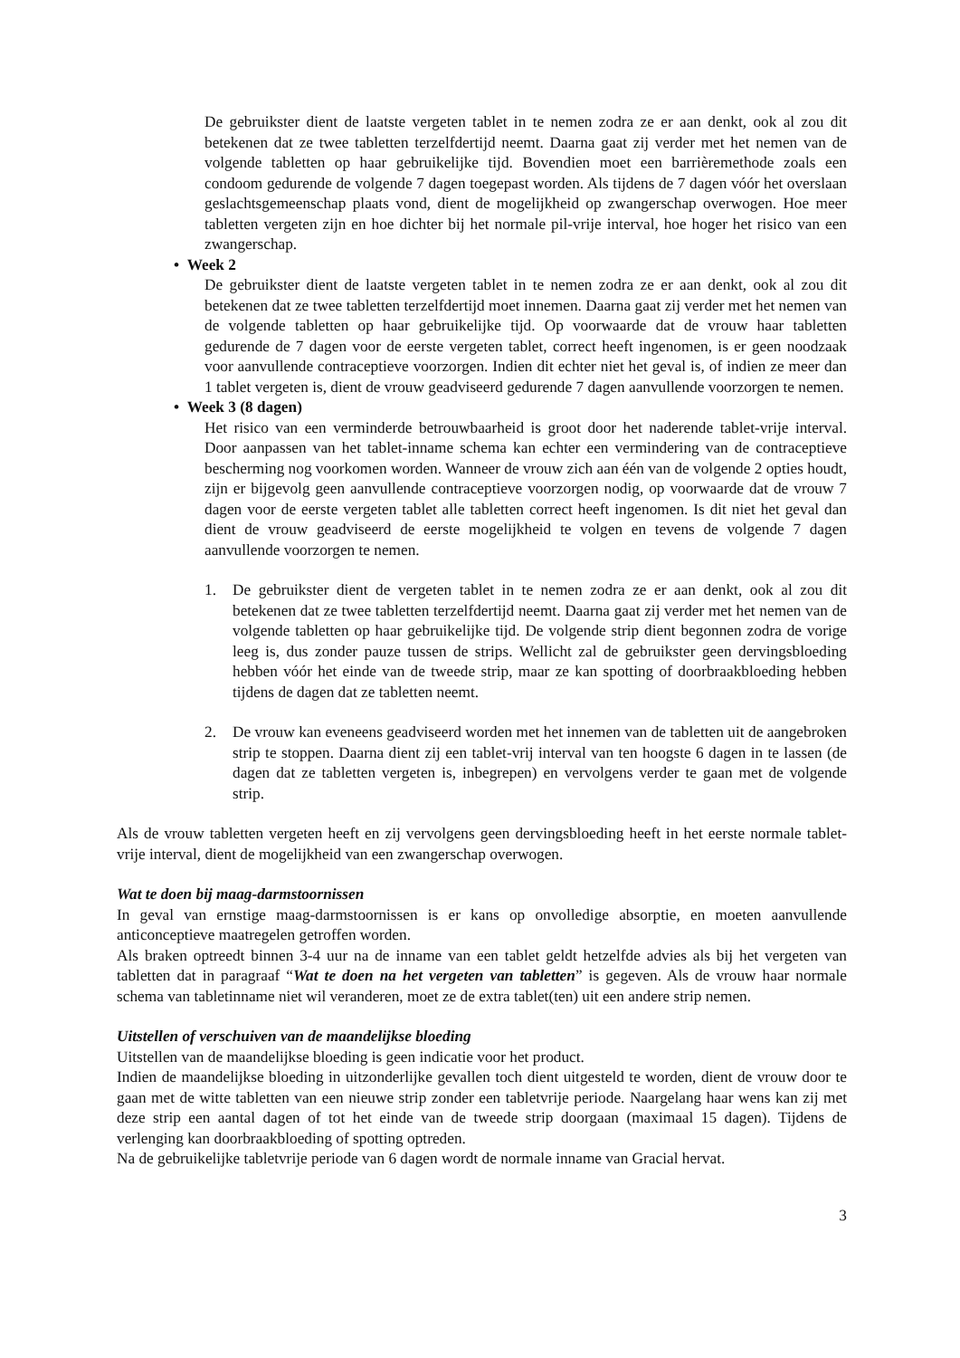De gebruikster dient de laatste vergeten tablet in te nemen zodra ze er aan denkt, ook al zou dit betekenen dat ze twee tabletten terzelfdertijd neemt. Daarna gaat zij verder met het nemen van de volgende tabletten op haar gebruikelijke tijd. Bovendien moet een barrièremethode zoals een condoom gedurende de volgende 7 dagen toegepast worden. Als tijdens de 7 dagen vóór het overslaan geslachtsgemeenschap plaats vond, dient de mogelijkheid op zwangerschap overwogen. Hoe meer tabletten vergeten zijn en hoe dichter bij het normale pil-vrije interval, hoe hoger het risico van een zwangerschap.
• Week 2
De gebruikster dient de laatste vergeten tablet in te nemen zodra ze er aan denkt, ook al zou dit betekenen dat ze twee tabletten terzelfdertijd moet innemen. Daarna gaat zij verder met het nemen van de volgende tabletten op haar gebruikelijke tijd. Op voorwaarde dat de vrouw haar tabletten gedurende de 7 dagen voor de eerste vergeten tablet, correct heeft ingenomen, is er geen noodzaak voor aanvullende contraceptieve voorzorgen. Indien dit echter niet het geval is, of indien ze meer dan 1 tablet vergeten is, dient de vrouw geadviseerd gedurende 7 dagen aanvullende voorzorgen te nemen.
• Week 3 (8 dagen)
Het risico van een verminderde betrouwbaarheid is groot door het naderende tablet-vrije interval. Door aanpassen van het tablet-inname schema kan echter een vermindering van de contraceptieve bescherming nog voorkomen worden. Wanneer de vrouw zich aan één van de volgende 2 opties houdt, zijn er bijgevolg geen aanvullende contraceptieve voorzorgen nodig, op voorwaarde dat de vrouw 7 dagen voor de eerste vergeten tablet alle tabletten correct heeft ingenomen. Is dit niet het geval dan dient de vrouw geadviseerd de eerste mogelijkheid te volgen en tevens de volgende 7 dagen aanvullende voorzorgen te nemen.
1. De gebruikster dient de vergeten tablet in te nemen zodra ze er aan denkt, ook al zou dit betekenen dat ze twee tabletten terzelfdertijd neemt. Daarna gaat zij verder met het nemen van de volgende tabletten op haar gebruikelijke tijd. De volgende strip dient begonnen zodra de vorige leeg is, dus zonder pauze tussen de strips. Wellicht zal de gebruikster geen dervingsbloeding hebben vóór het einde van de tweede strip, maar ze kan spotting of doorbraakbloeding hebben tijdens de dagen dat ze tabletten neemt.
2. De vrouw kan eveneens geadviseerd worden met het innemen van de tabletten uit de aangebroken strip te stoppen. Daarna dient zij een tablet-vrij interval van ten hoogste 6 dagen in te lassen (de dagen dat ze tabletten vergeten is, inbegrepen) en vervolgens verder te gaan met de volgende strip.
Als de vrouw tabletten vergeten heeft en zij vervolgens geen dervingsbloeding heeft in het eerste normale tablet-vrije interval, dient de mogelijkheid van een zwangerschap overwogen.
Wat te doen bij maag-darmstoornissen
In geval van ernstige maag-darmstoornissen is er kans op onvolledige absorptie, en moeten aanvullende anticonceptieve maatregelen getroffen worden.
Als braken optreedt binnen 3-4 uur na de inname van een tablet geldt hetzelfde advies als bij het vergeten van tabletten dat in paragraaf “Wat te doen na het vergeten van tabletten” is gegeven. Als de vrouw haar normale schema van tabletinname niet wil veranderen, moet ze de extra tablet(ten) uit een andere strip nemen.
Uitstellen of verschuiven van de maandelijkse bloeding
Uitstellen van de maandelijkse bloeding is geen indicatie voor het product.
Indien de maandelijkse bloeding in uitzonderlijke gevallen toch dient uitgesteld te worden, dient de vrouw door te gaan met de witte tabletten van een nieuwe strip zonder een tabletvrije periode. Naargelang haar wens kan zij met deze strip een aantal dagen of tot het einde van de tweede strip doorgaan (maximaal 15 dagen). Tijdens de verlenging kan doorbraakbloeding of spotting optreden.
Na de gebruikelijke tabletvrije periode van 6 dagen wordt de normale inname van Gracial hervat.
3